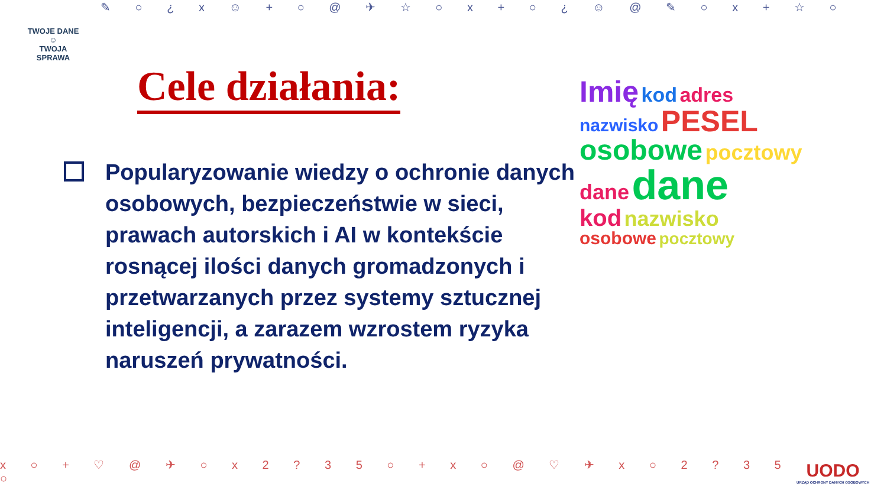✎ ○ ¿ x ☺ + ○ @ ✈ ☆ ○ x + ○ ¿ ☺ @ ✎ ○ x + ☆ ○
TWOJE DANE
☺
TWOJA SPRAWA
Cele działania:
Popularyzowanie wiedzy o ochronie danych osobowych, bezpieczeństwie w sieci, prawach autorskich i AI w kontekście rosnącej ilości danych gromadzonych i przetwarzanych przez systemy sztucznej inteligencji, a zarazem wzrostem ryzyka naruszeń prywatności.
Imię kod adres
nazwisko PESEL
osobowe pocztowy
dane dane
kod nazwisko
osobowe pocztowy
x ○ + ♡ @ ✈ ○ x 2 ? 3 5 ○ + x ○ @ ♡ ✈ x ○ 2 ? 3 5 ○
UODO
URZĄD OCHRONY DANYCH OSOBOWYCH